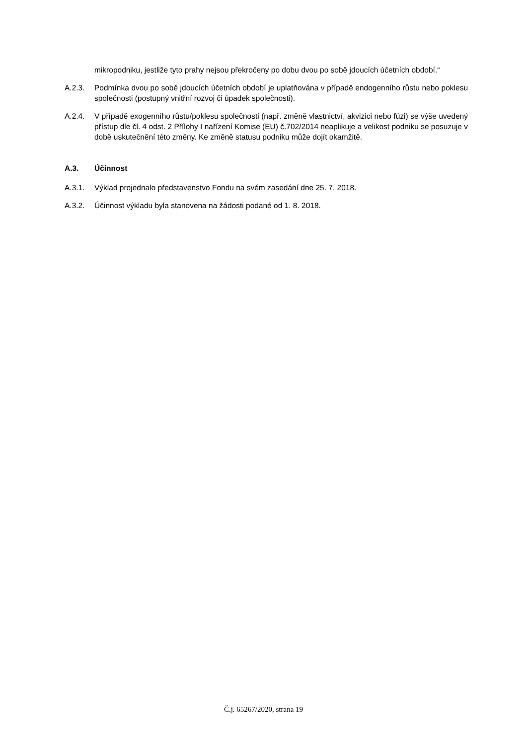mikropodniku, jestliže tyto prahy nejsou překročeny po dobu dvou po sobě jdoucích účetních období.“
A.2.3. Podmínka dvou po sobě jdoucích účetních období je uplatňována v případě endogenního růstu nebo poklesu společnosti (postupný vnitřní rozvoj či úpadek společnosti).
A.2.4. V případě exogenního růstu/poklesu společnosti (např. změně vlastnictví, akvizici nebo fúzi) se výše uvedený přístup dle čl. 4 odst. 2 Přílohy I nařízení Komise (EU) č.702/2014 neaplikuje a velikost podniku se posuzuje v době uskutečnění této změny. Ke změně statusu podniku může dojít okamžitě.
A.3. Účinnost
A.3.1. Výklad projednalo představenstvo Fondu na svém zasedání dne 25. 7. 2018.
A.3.2. Účinnost výkladu byla stanovena na žádosti podané od 1. 8. 2018.
Č.j. 65267/2020, strana 19